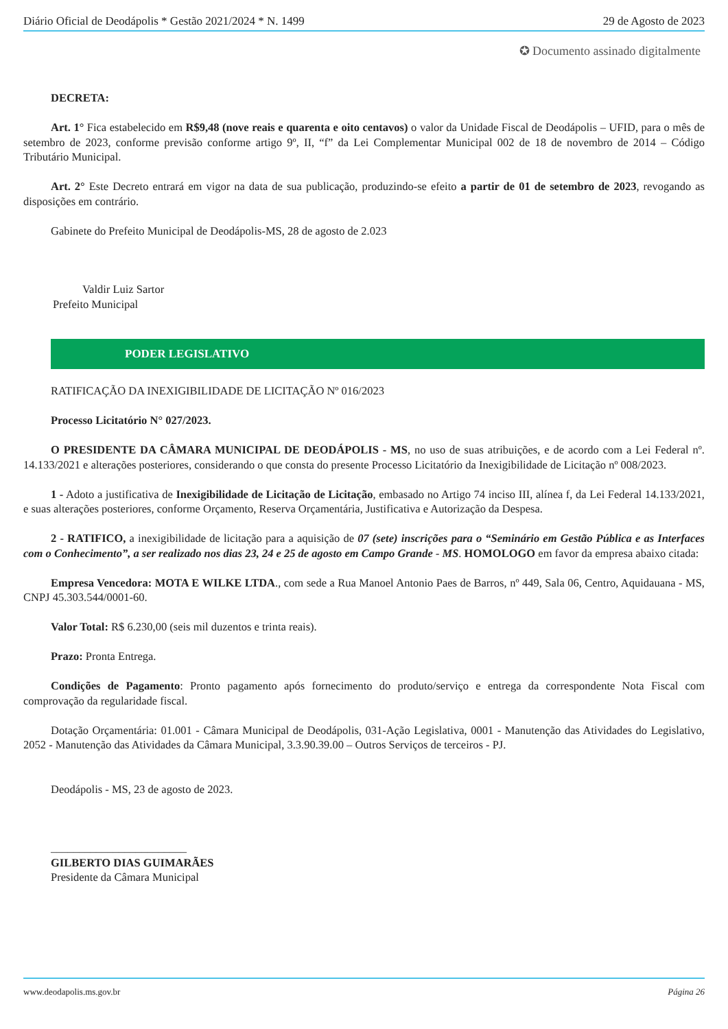Diário Oficial de Deodápolis * Gestão 2021/2024 * N. 1499 29 de Agosto de 2023
✪ Documento assinado digitalmente
DECRETA:
Art. 1° Fica estabelecido em R$9,48 (nove reais e quarenta e oito centavos) o valor da Unidade Fiscal de Deodápolis – UFID, para o mês de setembro de 2023, conforme previsão conforme artigo 9º, II, “f” da Lei Complementar Municipal 002 de 18 de novembro de 2014 – Código Tributário Municipal.
Art. 2° Este Decreto entrará em vigor na data de sua publicação, produzindo-se efeito a partir de 01 de setembro de 2023, revogando as disposições em contrário.
Gabinete do Prefeito Municipal de Deodápolis-MS, 28 de agosto de 2.023
Valdir Luiz Sartor
Prefeito Municipal
PODER LEGISLATIVO
RATIFICAÇÃO DA INEXIGIBILIDADE DE LICITAÇÃO Nº 016/2023
Processo Licitatório N° 027/2023.
O PRESIDENTE DA CÂMARA MUNICIPAL DE DEODÁPOLIS - MS, no uso de suas atribuições, e de acordo com a Lei Federal nº. 14.133/2021 e alterações posteriores, considerando o que consta do presente Processo Licitatório da Inexigibilidade de Licitação nº 008/2023.
1 - Adoto a justificativa de Inexigibilidade de Licitação de Licitação, embasado no Artigo 74 inciso III, alínea f, da Lei Federal 14.133/2021, e suas alterações posteriores, conforme Orçamento, Reserva Orçamentária, Justificativa e Autorização da Despesa.
2 - RATIFICO, a inexigibilidade de licitação para a aquisição de 07 (sete) inscrições para o “Seminário em Gestão Pública e as Interfaces com o Conhecimento”, a ser realizado nos dias 23, 24 e 25 de agosto em Campo Grande - MS. HOMOLOGO em favor da empresa abaixo citada:
Empresa Vencedora: MOTA E WILKE LTDA., com sede a Rua Manoel Antonio Paes de Barros, nº 449, Sala 06, Centro, Aquidauana - MS, CNPJ 45.303.544/0001-60.
Valor Total: R$ 6.230,00 (seis mil duzentos e trinta reais).
Prazo: Pronta Entrega.
Condições de Pagamento: Pronto pagamento após fornecimento do produto/serviço e entrega da correspondente Nota Fiscal com comprovação da regularidade fiscal.
Dotação Orçamentária: 01.001 - Câmara Municipal de Deodápolis, 031-Ação Legislativa, 0001 - Manutenção das Atividades do Legislativo, 2052 - Manutenção das Atividades da Câmara Municipal, 3.3.90.39.00 – Outros Serviços de terceiros - PJ.
Deodápolis - MS, 23 de agosto de 2023.
________________________
GILBERTO DIAS GUIMARÃES
Presidente da Câmara Municipal
www.deodapolis.ms.gov.br Página 26